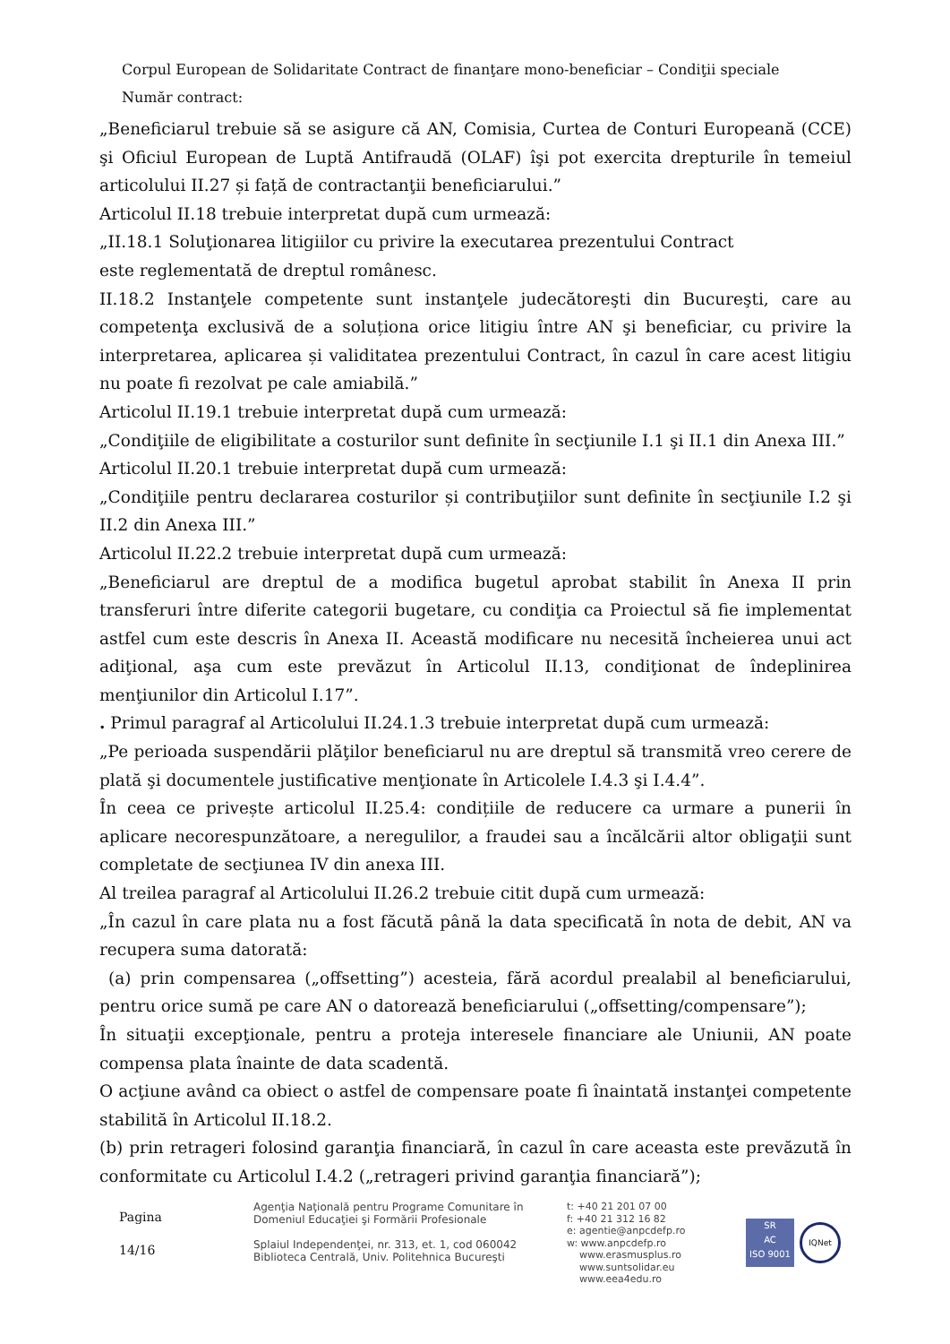Corpul European de Solidaritate Contract de finanţare mono-beneficiar – Condiţii speciale
Număr contract:
„Beneficiarul trebuie să se asigure că AN, Comisia, Curtea de Conturi Europeană (CCE) şi Oficiul European de Luptă Antifraudă (OLAF) îşi pot exercita drepturile în temeiul articolului II.27 și față de contractanţii beneficiarului.”
Articolul II.18 trebuie interpretat după cum urmează:
„II.18.1 Soluţionarea litigiilor cu privire la executarea prezentului Contract
este reglementată de dreptul românesc.
II.18.2 Instanţele competente sunt instanţele judecătoreşti din Bucureşti, care au competenţa exclusivă de a soluționa orice litigiu între AN şi beneficiar, cu privire la interpretarea, aplicarea și validitatea prezentului Contract, în cazul în care acest litigiu nu poate fi rezolvat pe cale amiabilă.”
Articolul II.19.1 trebuie interpretat după cum urmează:
„Condiţiile de eligibilitate a costurilor sunt definite în secţiunile I.1 şi II.1 din Anexa III.”
Articolul II.20.1 trebuie interpretat după cum urmează:
„Condiţiile pentru declararea costurilor și contribuţiilor sunt definite în secţiunile I.2 şi II.2 din Anexa III.”
Articolul II.22.2 trebuie interpretat după cum urmează:
„Beneficiarul are dreptul de a modifica bugetul aprobat stabilit în Anexa II prin transferuri între diferite categorii bugetare, cu condiţia ca Proiectul să fie implementat astfel cum este descris în Anexa II. Această modificare nu necesită încheierea unui act adiţional, aşa cum este prevăzut în Articolul II.13, condiţionat de îndeplinirea menţiunilor din Articolul I.17”.
. Primul paragraf al Articolului II.24.1.3 trebuie interpretat după cum urmează:
„Pe perioada suspendării plăţilor beneficiarul nu are dreptul să transmită vreo cerere de plată şi documentele justificative menţionate în Articolele I.4.3 şi I.4.4”.
În ceea ce privește articolul II.25.4: condițiile de reducere ca urmare a punerii în aplicare necorespunzătoare, a neregulilor, a fraudei sau a încălcării altor obligaţii sunt completate de secţiunea IV din anexa III.
Al treilea paragraf al Articolului II.26.2 trebuie citit după cum urmează:
„În cazul în care plata nu a fost făcută până la data specificată în nota de debit, AN va recupera suma datorată:
(a) prin compensarea („offsetting”) acesteia, fără acordul prealabil al beneficiarului, pentru orice sumă pe care AN o datorează beneficiarului („offsetting/compensare”);
În situaţii excepţionale, pentru a proteja interesele financiare ale Uniunii, AN poate compensa plata înainte de data scadentă.
O acţiune având ca obiect o astfel de compensare poate fi înaintată instanţei competente stabilită în Articolul II.18.2.
(b) prin retrageri folosind garanţia financiară, în cazul în care aceasta este prevăzută în conformitate cu Articolul I.4.2 („retrageri privind garanţia financiară”);
Pagina
14/16
Agenţia Naţională pentru Programe Comunitare în
Domeniul Educaţiei şi Formării Profesionale
Splaiul Independenţei, nr. 313, et. 1, cod 060042
Biblioteca Centrală, Univ. Politehnica Bucureşti
t: +40 21 201 07 00
f: +40 21 312 16 82
e: agentie@anpcdefp.ro
w: www.anpcdefp.ro
www.erasmusplus.ro
www.suntsolidar.eu
www.eea4edu.ro
SR
AC
ISO 9001
IQNet